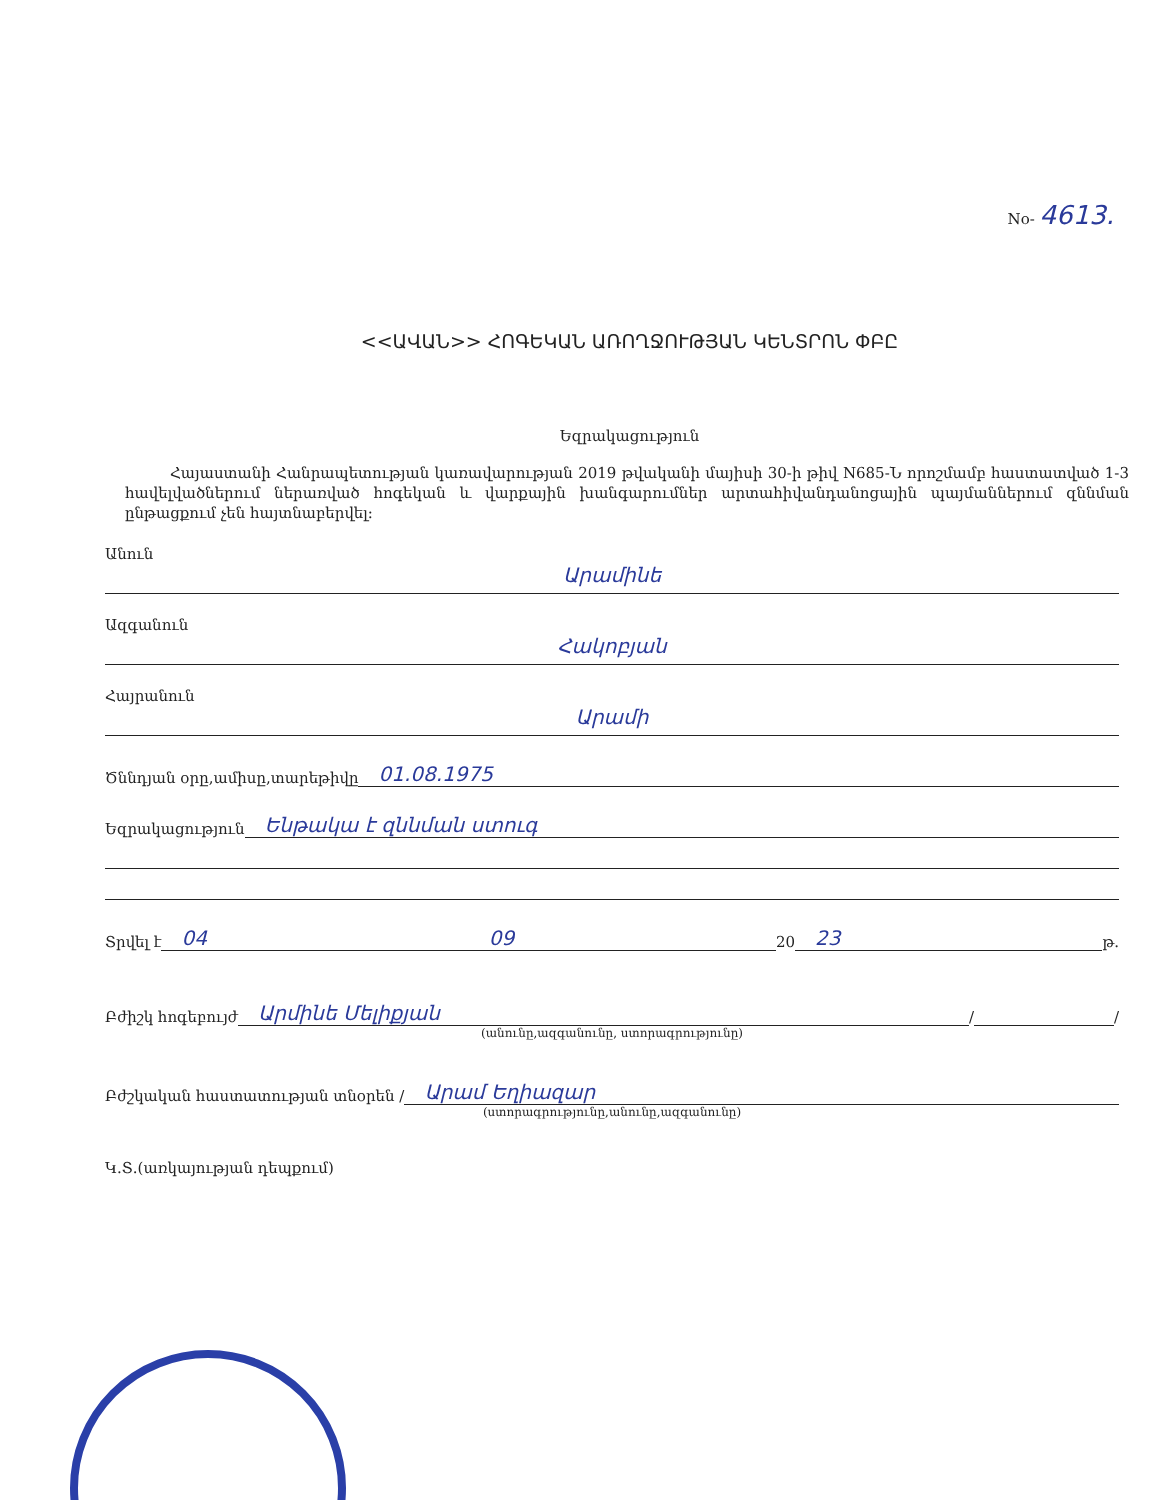No- 4613.
<<ԱՎԱՆ>> ՀՈԳԵԿԱՆ ԱՌՈՂՋՈՒԹՅԱՆ ԿԵՆՏՐՈՆ ՓԲԸ
Եզրակացություն
Հայաստանի Հանրապետության կառավարության 2019 թվականի մայիսի 30-ի թիվ N685-Ն որոշմամբ հաստատված 1-3 հավելվածներում ներառված հոգեկան և վարքային խանգարումներ արտահիվանդանոցային պայմաններում զննման ընթացքում չեն հայտնաբերվել:
Անուն
Արամինե
Ազգանուն
Հակոբյան
Հայրանուն
Արամի
Ծննդյան օրը,ամիսը,տարեթիվը 01.08.1975
Եզրակացություն Ենթակա է զննման ստուգ
Տրվել է 04 09 20 23 թ.
Բժիշկ հոգեբույժ Արմինե Մելիքյան / /
(անունը,ազգանունը, ստորագրությունը)
Բժշկական հաստատության տնօրեն / Արամ Եղիազար
(ստորագրությունը,անունը,ազգանունը)
Կ.Տ.(առկայության դեպքում)